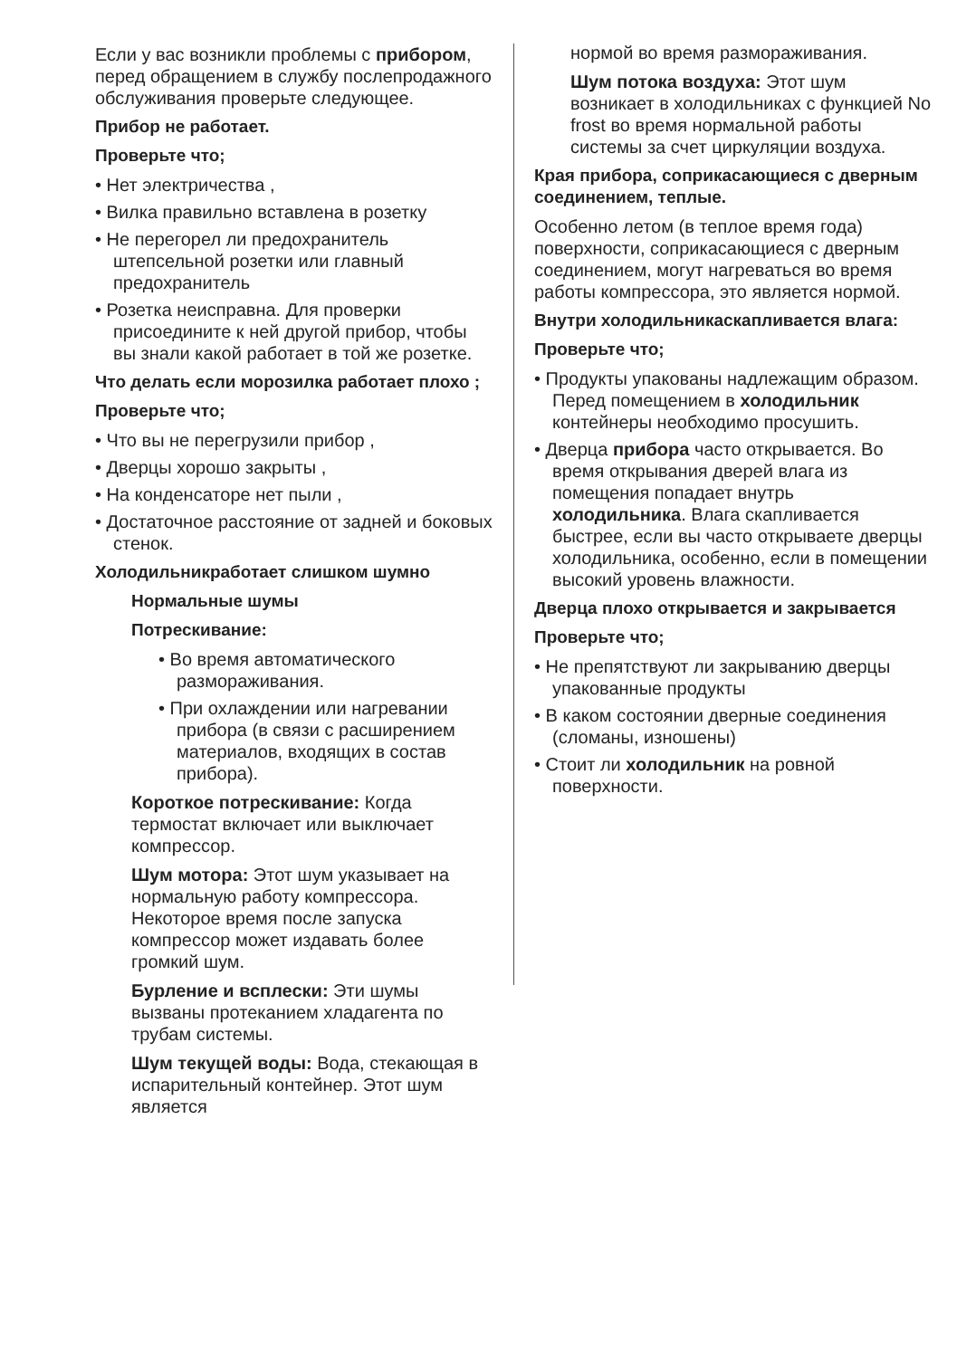Если у вас возникли проблемы с прибором, перед обращением в службу послепродажного обслуживания проверьте следующее.
Прибор не работает.
Проверьте что;
• Нет электричества ,
• Вилка правильно вставлена в розетку
• Не перегорел ли предохранитель штепсельной розетки или главный предохранитель
• Розетка неисправна. Для проверки присоедините к ней другой прибор, чтобы вы знали какой работает в той же розетке.
Что делать если морозилка работает плохо ;
Проверьте что;
• Что вы не перегрузили прибор ,
• Дверцы хорошо закрыты ,
• На конденсаторе нет пыли ,
• Достаточное расстояние от задней и боковых стенок.
Холодильникработает слишком шумно
Нормальные шумы
Потрескивание:
• Во время автоматического размораживания.
• При охлаждении или нагревании прибора (в связи с расширением материалов, входящих в состав прибора).
Короткое потрескивание: Когда термостат включает или выключает компрессор.
Шум мотора: Этот шум указывает на нормальную работу компрессора. Некоторое время после запуска компрессор может издавать более громкий шум.
Бурление и всплески: Эти шумы вызваны протеканием хладагента по трубам системы.
Шум текущей воды: Вода, стекающая в испарительный контейнер. Этот шум является
нормой во время размораживания.
Шум потока воздуха: Этот шум возникает в холодильниках с функцией No frost во время нормальной работы системы за счет циркуляции воздуха.
Края прибора, соприкасающиеся с дверным соединением, теплые.
Особенно летом (в теплое время года) поверхности, соприкасающиеся с дверным соединением, могут нагреваться во время работы компрессора, это является нормой.
Внутри холодильникаскапливается влага:
Проверьте что;
• Продукты упакованы надлежащим образом. Перед помещением в холодильник контейнеры необходимо просушить.
• Дверца прибора часто открывается. Во время открывания дверей влага из помещения попадает внутрь холодильника. Влага скапливается быстрее, если вы часто открываете дверцы холодильника, особенно, если в помещении высокий уровень влажности.
Дверца плохо открывается и закрывается
Проверьте что;
• Не препятствуют ли закрыванию дверцы упакованные продукты
• В каком состоянии дверные соединения (сломаны, изношены)
• Стоит ли холодильник на ровной поверхности.